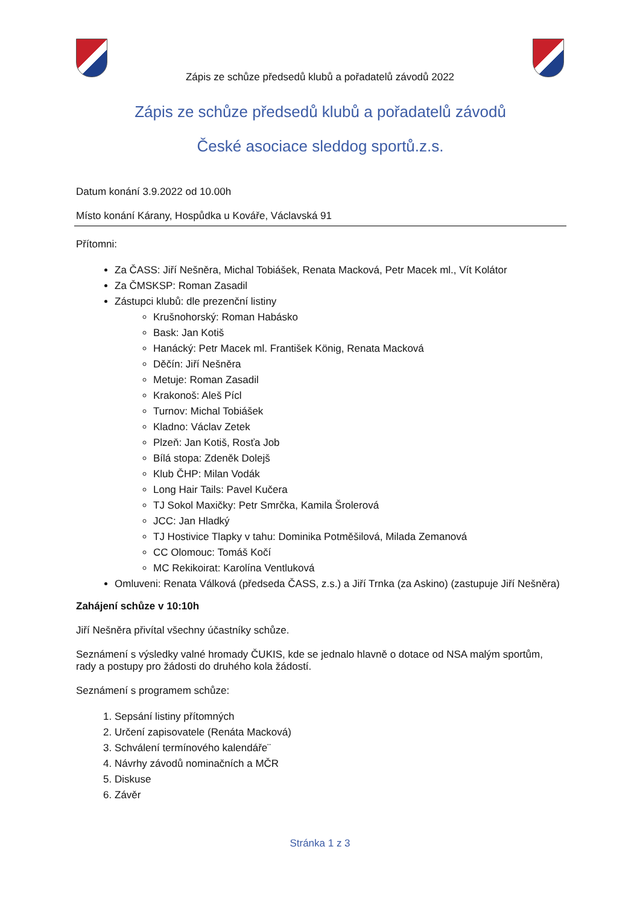Zápis ze schůze předsedů klubů a pořadatelů závodů 2022
Zápis ze schůze předsedů klubů a pořadatelů závodů
České asociace sleddog sportů.z.s.
Datum konání 3.9.2022 od 10.00h
Místo konání Kárany, Hospůdka u Kováře, Václavská 91
Přítomni:
Za ČASS: Jiří Nešněra, Michal Tobiášek, Renata Macková, Petr Macek ml., Vít Kolátor
Za ČMSKSP: Roman Zasadil
Zástupci klubů: dle prezenční listiny
Krušnohorský: Roman Habásko
Bask: Jan Kotiš
Hanácký: Petr Macek ml. František König, Renata Macková
Děčín: Jiří Nešněra
Metuje: Roman Zasadil
Krakonoš: Aleš Pícl
Turnov: Michal Tobiášek
Kladno: Václav Zetek
Plzeň: Jan Kotiš, Rosťa Job
Bílá stopa: Zdeněk Dolejš
Klub ČHP: Milan Vodák
Long Hair Tails: Pavel Kučera
TJ Sokol Maxičky: Petr Smrčka, Kamila Šrolerová
JCC: Jan Hladký
TJ Hostivice Tlapky v tahu: Dominika Potměšilová, Milada Zemanová
CC Olomouc: Tomáš Kočí
MC Rekikoirat: Karolína Ventluková
Omluveni: Renata Válková (předseda ČASS, z.s.) a Jiří Trnka (za Askino) (zastupuje Jiří Nešněra)
Zahájení schůze v 10:10h
Jiří Nešněra přivítal všechny účastníky schůze.
Seznámení s výsledky valné hromady ČUKIS, kde se jednalo hlavně o dotace od NSA malým sportům, rady a postupy pro žádosti do druhého kola žádostí.
Seznámení s programem schůze:
1. Sepsání listiny přítomných
2. Určení zapisovatele (Renáta Macková)
3. Schválení termínového kalendáře¨
4. Návrhy závodů nominačních a MČR
5. Diskuse
6. Závěr
Stránka 1 z 3